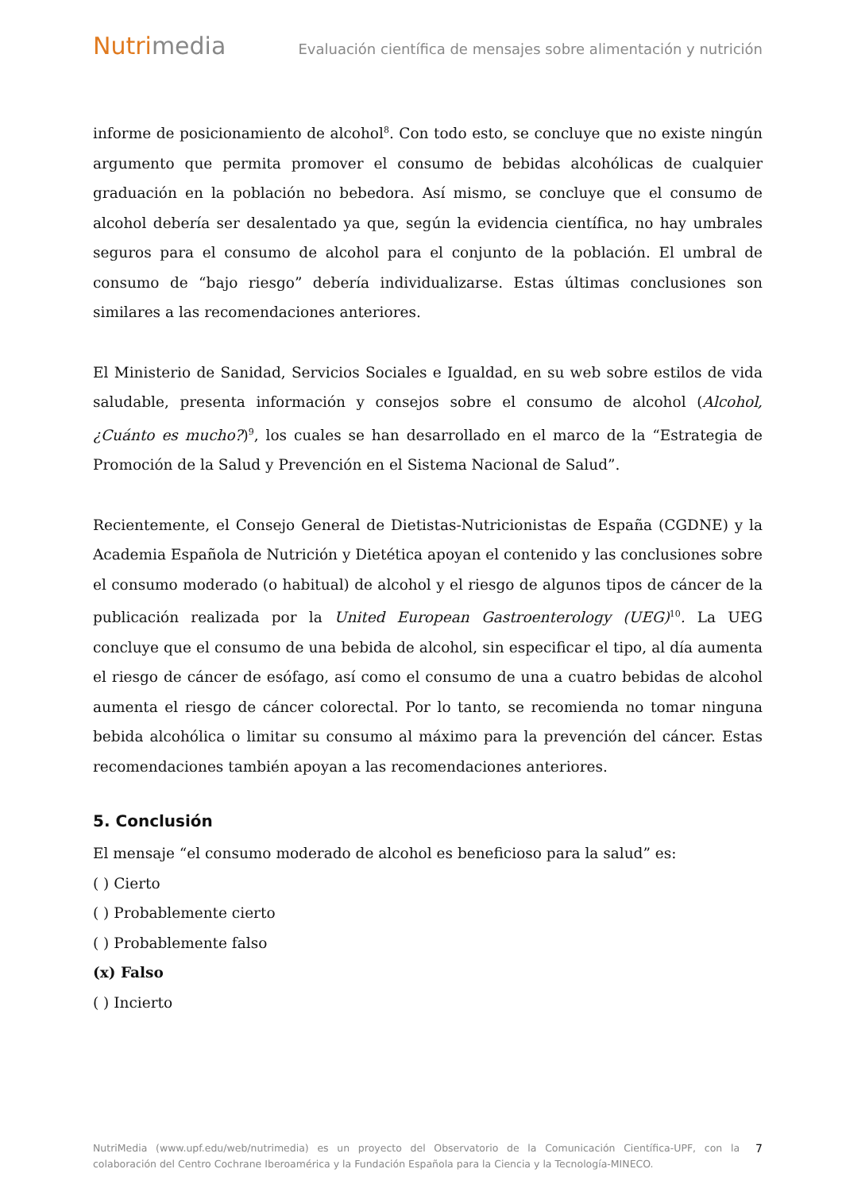Nutrimedia
Evaluación científica de mensajes sobre alimentación y nutrición
informe de posicionamiento de alcohol<sup>8</sup>. Con todo esto, se concluye que no existe ningún argumento que permita promover el consumo de bebidas alcohólicas de cualquier graduación en la población no bebedora. Así mismo, se concluye que el consumo de alcohol debería ser desalentado ya que, según la evidencia científica, no hay umbrales seguros para el consumo de alcohol para el conjunto de la población. El umbral de consumo de “bajo riesgo” debería individualizarse. Estas últimas conclusiones son similares a las recomendaciones anteriores.
El Ministerio de Sanidad, Servicios Sociales e Igualdad, en su web sobre estilos de vida saludable, presenta información y consejos sobre el consumo de alcohol (Alcohol, ¿Cuánto es mucho?)<sup>9</sup>, los cuales se han desarrollado en el marco de la “Estrategia de Promoción de la Salud y Prevención en el Sistema Nacional de Salud”.
Recientemente, el Consejo General de Dietistas-Nutricionistas de España (CGDNE) y la Academia Española de Nutrición y Dietética apoyan el contenido y las conclusiones sobre el consumo moderado (o habitual) de alcohol y el riesgo de algunos tipos de cáncer de la publicación realizada por la United European Gastroenterology (UEG)<sup>10</sup>. La UEG concluye que el consumo de una bebida de alcohol, sin especificar el tipo, al día aumenta el riesgo de cáncer de esófago, así como el consumo de una a cuatro bebidas de alcohol aumenta el riesgo de cáncer colorectal. Por lo tanto, se recomienda no tomar ninguna bebida alcohólica o limitar su consumo al máximo para la prevención del cáncer. Estas recomendaciones también apoyan a las recomendaciones anteriores.
5. Conclusión
El mensaje “el consumo moderado de alcohol es beneficioso para la salud” es:
( ) Cierto
( ) Probablemente cierto
( ) Probablemente falso
(x) Falso
( ) Incierto
NutriMedia (www.upf.edu/web/nutrimedia) es un proyecto del Observatorio de la Comunicación Científica-UPF, con la colaboración del Centro Cochrane Iberoamérica y la Fundación Española para la Ciencia y la Tecnología-MINECO.
7